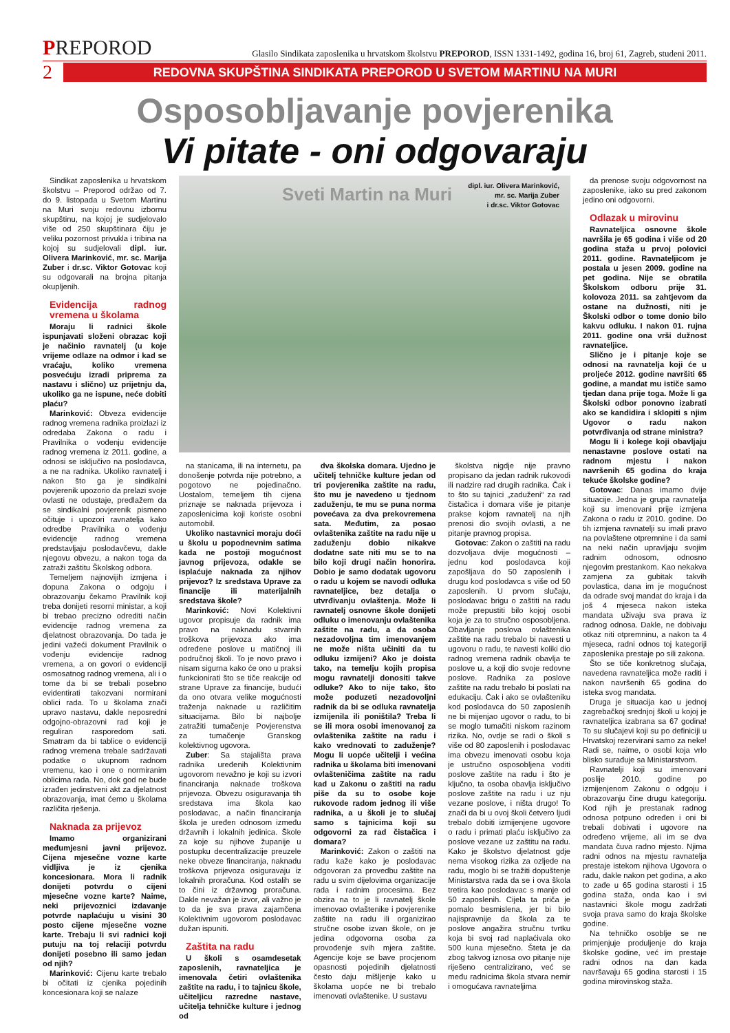PREPOROD
Glasilo Sindikata zaposlenika u hrvatskom školstvu PREPOROD, ISSN 1331-1492, godina 16, broj 61, Zagreb, studeni 2011.
2
REDOVNA SKUPŠTINA SINDIKATA PREPOROD U SVETOM MARTINU NA MURI
Osposobljavanje povjerenika
Vi pitate - oni odgovaraju
Sindikat zaposlenika u hrvatskom školstvu – Preporod održao od 7. do 9. listopada u Svetom Martinu na Muri svoju redovnu izbornu skupštinu, na kojoj je sudjelovalo više od 250 skupštinara čiju je veliku pozornost privukla i tribina na kojoj su sudjelovali dipl. iur. Olivera Marinković, mr. sc. Marija Zuber i dr.sc. Viktor Gotovac koji su odgovarali na brojna pitanja okupljenih.
Evidencija radnog vremena u školama
Moraju li radnici škole ispunjavati složeni obrazac koji je načinio ravnatelj (u koje vrijeme odlaze na odmor i kad se vraćaju, koliko vremena posvećuju izradi priprema za nastavu i slično) uz prijetnju da, ukoliko ga ne ispune, neće dobiti plaću?
Marinković: Obveza evidencije radnog vremena radnika proizlazi iz odredaba Zakona o radu i Pravilnika o vođenju evidencije radnog vremena iz 2011. godine, a odnosi se isključivo na poslodavca, a ne na radnika. Ukoliko ravnatelj i nakon što ga je sindikalni povjerenik upozorio da prelazi svoje ovlasti ne odustaje, predlažem da se sindikalni povjerenik pismeno očituje i upozori ravnatelja kako odredbe Pravilnika o vođenju evidencije radnog vremena predstavljaju poslodavčevu, dakle njegovu obvezu, a nakon toga da zatraži zaštitu Školskog odbora.
Temeljem najnovijih izmjena i dopuna Zakona o odgoju i obrazovanju čekamo Pravilnik koji treba donijeti resorni ministar, a koji bi trebao precizno odrediti način evidencije radnog vremena za djelatnost obrazovanja. Do tada je jedini važeći dokument Pravilnik o vođenju evidencije radnog vremena, a on govori o evidenciji osmosatnog radnog vremena, ali i o tome da bi se trebali posebno evidentirati takozvani normirani oblici rada. To u školama znači upravo nastavu, dakle neposredni odgojno-obrazovni rad koji je reguliran rasporedom sati. Smatram da bi tablice o evidenciji radnog vremena trebale sadržavati podatke o ukupnom radnom vremenu, kao i one o normiranim oblicima rada. No, dok god ne bude izrađen jedinstveni akt za djelatnost obrazovanja, imat ćemo u školama različita rješenja.
Naknada za prijevoz
Imamo organizirani međumjesni javni prijevoz. Cijena mjesečne vozne karte vidljiva je iz cjenika koncesionara. Mora li radnik donijeti potvrdu o cijeni mjesečne vozne karte? Naime, neki prijevoznici izdavanje potvrde naplaćuju u visini 30 posto cijene mjesečne vozne karte. Trebaju li svi radnici koji putuju na toj relaciji potvrdu donijeti posebno ili samo jedan od njih?
Marinković: Cijenu karte trebalo bi očitati iz cjenika pojedinih koncesionara koji se nalaze
Sveti Martin na Muri
dipl. iur. Olivera Marinković,
mr. sc. Marija Zuber
i dr.sc. Viktor Gotovac
na stanicama, ili na internetu, pa donošenje potvrda nije potrebno, a pogotovo ne pojedinačno. Uostalom, temeljem tih cijena priznaje se naknada prijevoza i zaposlenicima koji koriste osobni automobil.
Ukoliko nastavnici moraju doći u školu u popodnevnim satima kada ne postoji mogućnost javnog prijevoza, odakle se isplaćuje naknada za njihov prijevoz? Iz sredstava Uprave za financije ili materijalnih sredstava škole?
Marinković: Novi Kolektivni ugovor propisuje da radnik ima pravo na naknadu stvarnih troškova prijevoza ako ima određene poslove u matičnoj ili područnoj školi. To je novo pravo i nisam sigurna kako će ono u praksi funkcionirati što se tiče reakcije od strane Uprave za financije, budući da ono otvara velike mogućnosti traženja naknade u različitim situacijama. Bilo bi najbolje zatražiti tumačenje Povjerenstva za tumačenje Granskog kolektivnog ugovora.
Zuber: Sa stajališta prava radnika uređenih Kolektivnim ugovorom nevažno je koji su izvori financiranja naknade troškova prijevoza. Obvezu osiguravanja tih sredstava ima škola kao poslodavac, a način financiranja škola je uređen odnosom između državnih i lokalnih jedinica. Škole za koje su njihove županije u postupku decentralizacije preuzele neke obveze financiranja, naknadu troškova prijevoza osiguravaju iz lokalnih proračuna. Kod ostalih se to čini iz državnog proračuna. Dakle nevažan je izvor, ali važno je to da je sva prava zajamčena Kolektivnim ugovorom poslodavac dužan ispuniti.
Zaštita na radu
U školi s osamdesetak zaposlenih, ravnateljica je imenovala četiri ovlaštenika zaštite na radu, i to tajnicu škole, učiteljicu razredne nastave, učitelja tehničke kulture i jednog od
dva školska domara. Ujedno je učitelj tehničke kulture jedan od tri povjerenika zaštite na radu, što mu je navedeno u tjednom zaduženju, te mu se puna norma povećava za dva prekovremena sata. Međutim, za posao ovlaštenika zaštite na radu nije u zaduženju dobio nikakve dodatne sate niti mu se to na bilo koji drugi način honorira. Dobio je samo dodatak ugovoru o radu u kojem se navodi odluka ravnateljice, bez detalja o utvrđivanju ovlaštenja. Može li ravnatelj osnovne škole donijeti odluku o imenovanju ovlaštenika zaštite na radu, a da osoba nezadovoljna tim imenovanjem ne može ništa učiniti da tu odluku izmijeni? Ako je doista tako, na temelju kojih propisa mogu ravnatelji donositi takve odluke? Ako to nije tako, što može poduzeti nezadovoljni radnik da bi se odluka ravnatelja izmijenila ili poništila? Treba li se ili mora osobi imenovanoj za ovlaštenika zaštite na radu i kako vrednovati to zaduženje? Mogu li uopće učitelji i većina radnika u školama biti imenovani ovlašteničima zaštite na radu kad u Zakonu o zaštiti na radu piše da su to osobe koje rukovode radom jednog ili više radnika, a u školi je to slučaj samo s tajnicima koji su odgovorni za rad čistačica i domara?
Marinković: Zakon o zaštiti na radu kaže kako je poslodavac odgovoran za provedbu zaštite na radu u svim dijelovima organizacije rada i radnim procesima. Bez obzira na to je li ravnatelj škole imenovao ovlaštenike i povjerenike zaštite na radu ili organizirao stručne osobe izvan škole, on je jedina odgovorna osoba za provođenje svih mjera zaštite. Agencije koje se bave procjenom opasnosti pojedinih djelatnosti često daju mišljenje kako u školama uopće ne bi trebalo imenovati ovlaštenike. U sustavu
školstva nigdje nije pravno propisano da jedan radnik rukovodi ili nadzire rad drugih radnika. Čak i to što su tajnici „zaduženi“ za rad čistačica i domara više je pitanje prakse kojom ravnatelj na njih prenosi dio svojih ovlasti, a ne pitanje pravnog propisa.
Gotovac: Zakon o zaštiti na radu dozvoljava dvije mogućnosti – jednu kod poslodavca koji zapošljava do 50 zaposlenih i drugu kod poslodavca s više od 50 zaposlenih. U prvom slučaju, poslodavac brigu o zaštiti na radu može prepustiti bilo kojoj osobi koja je za to stručno osposobljena. Obavljanje poslova ovlaštenika zaštite na radu trebalo bi navesti u ugovoru o radu, te navesti koliki dio radnog vremena radnik obavlja te poslove u, a koji dio svoje redovne poslove. Radnika za poslove zaštite na radu trebalo bi poslati na edukaciju. Čak i ako se ovlašteniku kod poslodavca do 50 zaposlenih ne bi mijenjao ugovor o radu, to bi se moglo tumačiti niskom razinom rizika. No, ovdje se radi o školi s više od 80 zaposlenih i poslodavac ima obvezu imenovati osobu koja je ustručno osposobljena voditi poslove zaštite na radu i što je ključno, ta osoba obavlja isključivo poslove zaštite na radu i uz nju vezane poslove, i ništa drugo! To znači da bi u ovoj školi četvero ljudi trebalo dobiti izmijenjene ugovore o radu i primati plaću isključivo za poslove vezane uz zaštitu na radu. Kako je školstvo djelatnost gdje nema visokog rizika za ozljede na radu, moglo bi se tražiti dopuštenje Ministarstva rada da se i ova škola tretira kao poslodavac s manje od 50 zaposlenih. Cijela ta priča je pomalo besmislena, jer bi bilo najispravnije da škola za te poslove angažira stručnu tvrtku koja bi svoj rad naplaćivala oko 500 kuna mjesečno. Šteta je da zbog takvog iznosa ovo pitanje nije riješeno centralizirano, već se među radnicima škola stvara nemir i omogućava ravnateljima
da prenose svoju odgovornost na zaposlenike, iako su pred zakonom jedino oni odgovorni.
Odlazak u mirovinu
Ravnateljica osnovne škole navršila je 65 godina i više od 20 godina staža u prvoj polovici 2011. godine. Ravnateljicom je postala u jesen 2009. godine na pet godina. Nije se obratila Školskom odboru prije 31. kolovoza 2011. sa zahtjevom da ostane na dužnosti, niti je Školski odbor o tome donio bilo kakvu odluku. I nakon 01. rujna 2011. godine ona vrši dužnost ravnateljice.
Slično je i pitanje koje se odnosi na ravnatelja koji će u proljeće 2012. godine navršiti 65 godine, a mandat mu ističe samo tjedan dana prije toga. Može li ga Školski odbor ponovno izabrati ako se kandidira i sklopiti s njim Ugovor o radu nakon potvrđivanja od strane ministra?
Mogu li i kolege koji obavljaju nenastavne poslove ostati na radnom mjestu i nakon navršenih 65 godina do kraja tekuće školske godine?
Gotovac: Danas imamo dvije situacije. Jedna je grupa ravnatelja koji su imenovani prije izmjena Zakona o radu iz 2010. godine. Do tih izmjena ravnatelji su imali pravo na povlaštene otpremnine i da sami na neki način upravljaju svojim radnim odnosom, odnosno njegovim prestankom. Kao nekakva zamjena za gubitak takvih povlastica, dana im je mogućnost da odrade svoj mandat do kraja i da još 4 mjeseca nakon isteka mandata uživaju sva prava iz radnog odnosa. Dakle, ne dobivaju otkaz niti otpremninu, a nakon ta 4 mjeseca, radni odnos toj kategoriji zaposlenika prestaje po sili zakona.
Što se tiče konkretnog slučaja, navedena ravnateljica može raditi i nakon navršenih 65 godina do isteka svog mandata.
Druga je situacija kao u jednoj zagrebačkoj srednjoj školi u kojoj je ravnateljica izabrana sa 67 godina! To su slučajevi koji su po definiciji u Hrvatskoj rezervirani samo za neke! Radi se, naime, o osobi koja vrlo blisko surađuje sa Ministarstvom.
Ravnatelji koji su imenovani poslije 2010. godine po izmijenjenom Zakonu o odgoju i obrazovanju čine drugu kategoriju. Kod njih je prestanak radnog odnosa potpuno određen i oni bi trebali dobivati i ugovore na određeno vrijeme, ali im se dva mandata čuva radno mjesto. Njima radni odnos na mjestu ravnatelja prestaje istekom njihova Ugovora o radu, dakle nakon pet godina, a ako to zađe u 65 godina starosti i 15 godina staža, onda kao i svi nastavnici škole mogu zadržati svoja prava samo do kraja školske godine.
Na tehničko osoblje se ne primjenjuje produljenje do kraja školske godine, već im prestaje radni odnos na dan kada navršavaju 65 godina starosti i 15 godina mirovinskog staža.